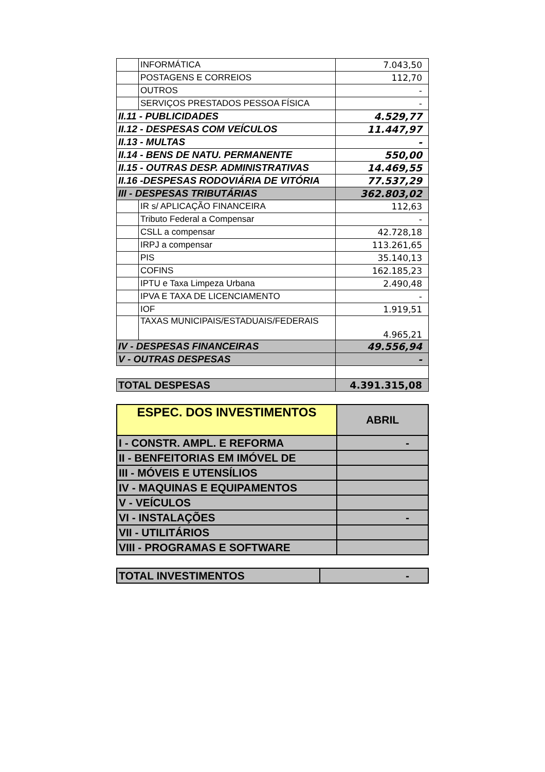| | INFORMÁTICA | 7.043,50 |
| | POSTAGENS E CORREIOS | 112,70 |
| | OUTROS | - |
| | SERVIÇOS PRESTADOS PESSOA FÍSICA | - |
| II.11 - PUBLICIDADES | | 4.529,77 |
| II.12 - DESPESAS COM VEÍCULOS | | 11.447,97 |
| II.13 - MULTAS | | - |
| II.14 - BENS DE NATU. PERMANENTE | | 550,00 |
| II.15 - OUTRAS DESP. ADMINISTRATIVAS | | 14.469,55 |
| II.16 -DESPESAS RODOVIÁRIA DE VITÓRIA | | 77.537,29 |
| III - DESPESAS TRIBUTÁRIAS | | 362.803,02 |
| | IR s/ APLICAÇÃO FINANCEIRA | 112,63 |
| | Tributo Federal a Compensar | - |
| | CSLL a compensar | 42.728,18 |
| | IRPJ a compensar | 113.261,65 |
| | PIS | 35.140,13 |
| | COFINS | 162.185,23 |
| | IPTU e Taxa Limpeza Urbana | 2.490,48 |
| | IPVA E TAXA DE LICENCIAMENTO | - |
| | IOF | 1.919,51 |
| | TAXAS MUNICIPAIS/ESTADUAIS/FEDERAIS | 4.965,21 |
| IV - DESPESAS FINANCEIRAS | | 49.556,94 |
| V - OUTRAS DESPESAS | | - |
| TOTAL DESPESAS | | 4.391.315,08 |
| ESPEC. DOS INVESTIMENTOS | ABRIL |
| I - CONSTR. AMPL. E REFORMA | - |
| II - BENFEITORIAS EM IMÓVEL DE | |
| III - MÓVEIS E UTENSÍLIOS | |
| IV - MAQUINAS E EQUIPAMENTOS | |
| V - VEÍCULOS | |
| VI - INSTALAÇÕES | - |
| VII - UTILITÁRIOS | |
| VIII - PROGRAMAS E SOFTWARE | |
| TOTAL INVESTIMENTOS | - |